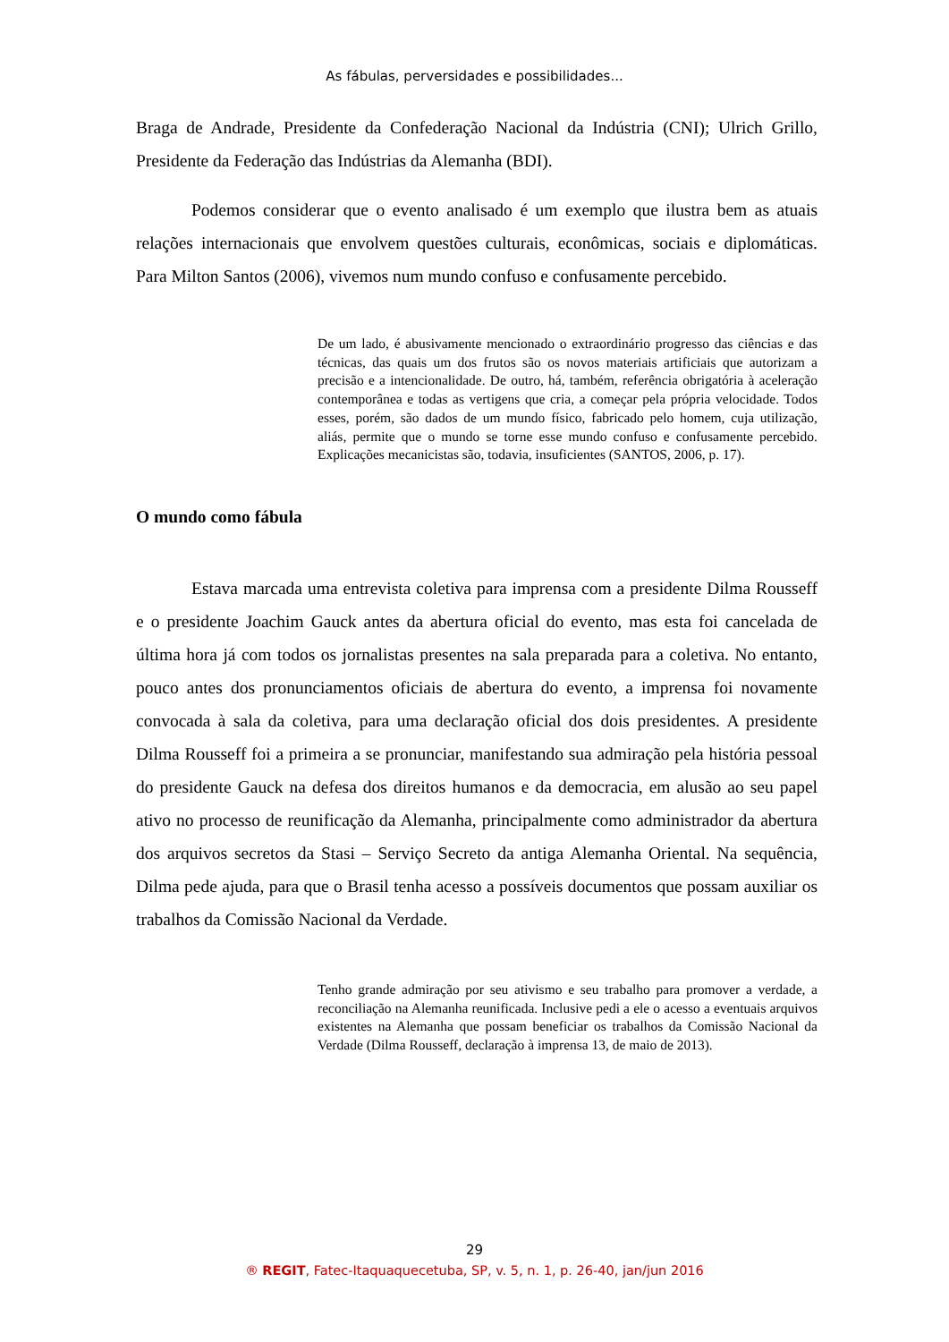As fábulas, perversidades e possibilidades...
Braga de Andrade, Presidente da Confederação Nacional da Indústria (CNI); Ulrich Grillo, Presidente da Federação das Indústrias da Alemanha (BDI).
Podemos considerar que o evento analisado é um exemplo que ilustra bem as atuais relações internacionais que envolvem questões culturais, econômicas, sociais e diplomáticas. Para Milton Santos (2006), vivemos num mundo confuso e confusamente percebido.
De um lado, é abusivamente mencionado o extraordinário progresso das ciências e das técnicas, das quais um dos frutos são os novos materiais artificiais que autorizam a precisão e a intencionalidade. De outro, há, também, referência obrigatória à aceleração contemporânea e todas as vertigens que cria, a começar pela própria velocidade. Todos esses, porém, são dados de um mundo físico, fabricado pelo homem, cuja utilização, aliás, permite que o mundo se torne esse mundo confuso e confusamente percebido. Explicações mecanicistas são, todavia, insuficientes (SANTOS, 2006, p. 17).
O mundo como fábula
Estava marcada uma entrevista coletiva para imprensa com a presidente Dilma Rousseff e o presidente Joachim Gauck antes da abertura oficial do evento, mas esta foi cancelada de última hora já com todos os jornalistas presentes na sala preparada para a coletiva. No entanto, pouco antes dos pronunciamentos oficiais de abertura do evento, a imprensa foi novamente convocada à sala da coletiva, para uma declaração oficial dos dois presidentes. A presidente Dilma Rousseff foi a primeira a se pronunciar, manifestando sua admiração pela história pessoal do presidente Gauck na defesa dos direitos humanos e da democracia, em alusão ao seu papel ativo no processo de reunificação da Alemanha, principalmente como administrador da abertura dos arquivos secretos da Stasi – Serviço Secreto da antiga Alemanha Oriental. Na sequência, Dilma pede ajuda, para que o Brasil tenha acesso a possíveis documentos que possam auxiliar os trabalhos da Comissão Nacional da Verdade.
Tenho grande admiração por seu ativismo e seu trabalho para promover a verdade, a reconciliação na Alemanha reunificada. Inclusive pedi a ele o acesso a eventuais arquivos existentes na Alemanha que possam beneficiar os trabalhos da Comissão Nacional da Verdade (Dilma Rousseff, declaração à imprensa 13, de maio de 2013).
29
® REGIT, Fatec-Itaquaquecetuba, SP, v. 5, n. 1, p. 26-40, jan/jun 2016